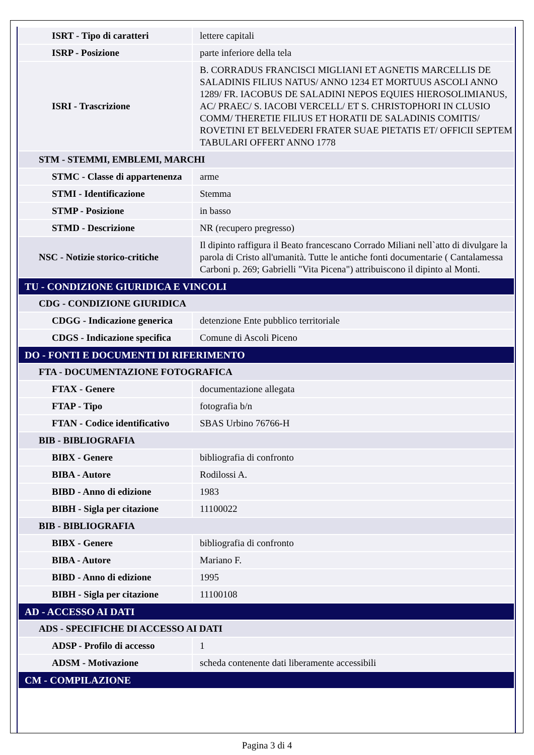| ISRT - Tipo di caratteri | lettere capitali |
| ISRP - Posizione | parte inferiore della tela |
| ISRI - Trascrizione | B. CORRADUS FRANCISCI MIGLIANI ET AGNETIS MARCELLIS DE SALADINIS FILIUS NATUS/ ANNO 1234 ET MORTUUS ASCOLI ANNO 1289/ FR. IACOBUS DE SALADINI NEPOS EQUIES HIEROSOLIMIANUS, AC/ PRAEC/ S. IACOBI VERCELL/ ET S. CHRISTOPHORI IN CLUSIO COMM/ THERETIE FILIUS ET HORATII DE SALADINIS COMITIS/ ROVETINI ET BELVEDERI FRATER SUAE PIETATIS ET/ OFFICII SEPTEM TABULARI OFFERT ANNO 1778 |
| STM - STEMMI, EMBLEMI, MARCHI | |
| STMC - Classe di appartenenza | arme |
| STMI - Identificazione | Stemma |
| STMP - Posizione | in basso |
| STMD - Descrizione | NR (recupero pregresso) |
| NSC - Notizie storico-critiche | Il dipinto raffigura il Beato francescano Corrado Miliani nell`atto di divulgare la parola di Cristo all'umanità. Tutte le antiche fonti documentarie ( Cantalamessa Carboni p. 269; Gabrielli "Vita Picena") attribuiscono il dipinto al Monti. |
| TU - CONDIZIONE GIURIDICA E VINCOLI | |
| CDG - CONDIZIONE GIURIDICA | |
| CDGG - Indicazione generica | detenzione Ente pubblico territoriale |
| CDGS - Indicazione specifica | Comune di Ascoli Piceno |
| DO - FONTI E DOCUMENTI DI RIFERIMENTO | |
| FTA - DOCUMENTAZIONE FOTOGRAFICA | |
| FTAX - Genere | documentazione allegata |
| FTAP - Tipo | fotografia b/n |
| FTAN - Codice identificativo | SBAS Urbino 76766-H |
| BIB - BIBLIOGRAFIA | |
| BIBX - Genere | bibliografia di confronto |
| BIBA - Autore | Rodilossi A. |
| BIBD - Anno di edizione | 1983 |
| BIBH - Sigla per citazione | 11100022 |
| BIB - BIBLIOGRAFIA | |
| BIBX - Genere | bibliografia di confronto |
| BIBA - Autore | Mariano F. |
| BIBD - Anno di edizione | 1995 |
| BIBH - Sigla per citazione | 11100108 |
| AD - ACCESSO AI DATI | |
| ADS - SPECIFICHE DI ACCESSO AI DATI | |
| ADSP - Profilo di accesso | 1 |
| ADSM - Motivazione | scheda contenente dati liberamente accessibili |
| CM - COMPILAZIONE | |
Pagina 3 di 4